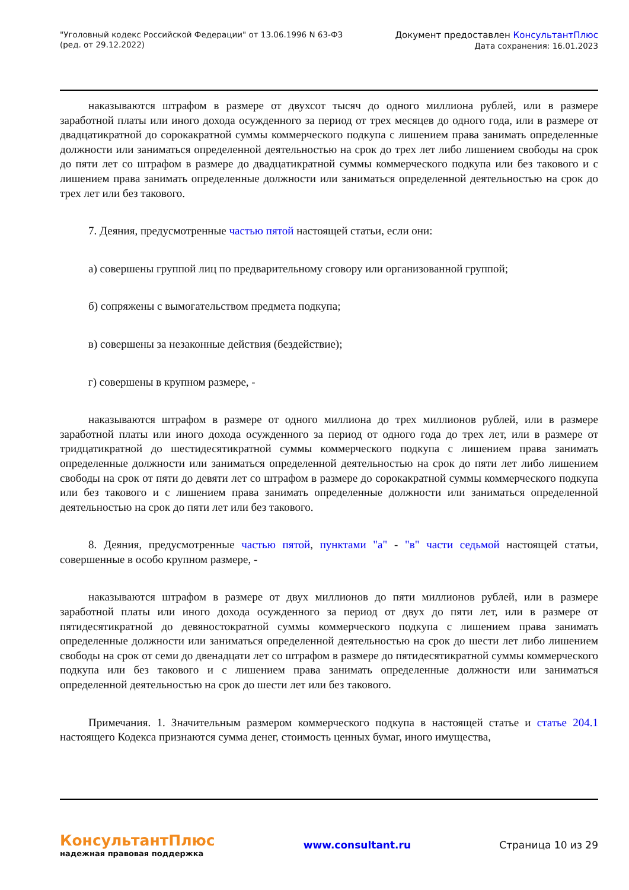"Уголовный кодекс Российской Федерации" от 13.06.1996 N 63-ФЗ
(ред. от 29.12.2022)
Документ предоставлен КонсультантПлюс
Дата сохранения: 16.01.2023
наказываются штрафом в размере от двухсот тысяч до одного миллиона рублей, или в размере заработной платы или иного дохода осужденного за период от трех месяцев до одного года, или в размере от двадцатикратной до сорокакратной суммы коммерческого подкупа с лишением права занимать определенные должности или заниматься определенной деятельностью на срок до трех лет либо лишением свободы на срок до пяти лет со штрафом в размере до двадцатикратной суммы коммерческого подкупа или без такового и с лишением права занимать определенные должности или заниматься определенной деятельностью на срок до трех лет или без такового.
7. Деяния, предусмотренные частью пятой настоящей статьи, если они:
а) совершены группой лиц по предварительному сговору или организованной группой;
б) сопряжены с вымогательством предмета подкупа;
в) совершены за незаконные действия (бездействие);
г) совершены в крупном размере, -
наказываются штрафом в размере от одного миллиона до трех миллионов рублей, или в размере заработной платы или иного дохода осужденного за период от одного года до трех лет, или в размере от тридцатикратной до шестидесятикратной суммы коммерческого подкупа с лишением права занимать определенные должности или заниматься определенной деятельностью на срок до пяти лет либо лишением свободы на срок от пяти до девяти лет со штрафом в размере до сорокакратной суммы коммерческого подкупа или без такового и с лишением права занимать определенные должности или заниматься определенной деятельностью на срок до пяти лет или без такового.
8. Деяния, предусмотренные частью пятой, пунктами "а" - "в" части седьмой настоящей статьи, совершенные в особо крупном размере, -
наказываются штрафом в размере от двух миллионов до пяти миллионов рублей, или в размере заработной платы или иного дохода осужденного за период от двух до пяти лет, или в размере от пятидесятикратной до девяностократной суммы коммерческого подкупа с лишением права занимать определенные должности или заниматься определенной деятельностью на срок до шести лет либо лишением свободы на срок от семи до двенадцати лет со штрафом в размере до пятидесятикратной суммы коммерческого подкупа или без такового и с лишением права занимать определенные должности или заниматься определенной деятельностью на срок до шести лет или без такового.
Примечания. 1. Значительным размером коммерческого подкупа в настоящей статье и статье 204.1 настоящего Кодекса признаются сумма денег, стоимость ценных бумаг, иного имущества,
КонсультантПлюс
надежная правовая поддержка
www.consultant.ru Страница 10 из 29